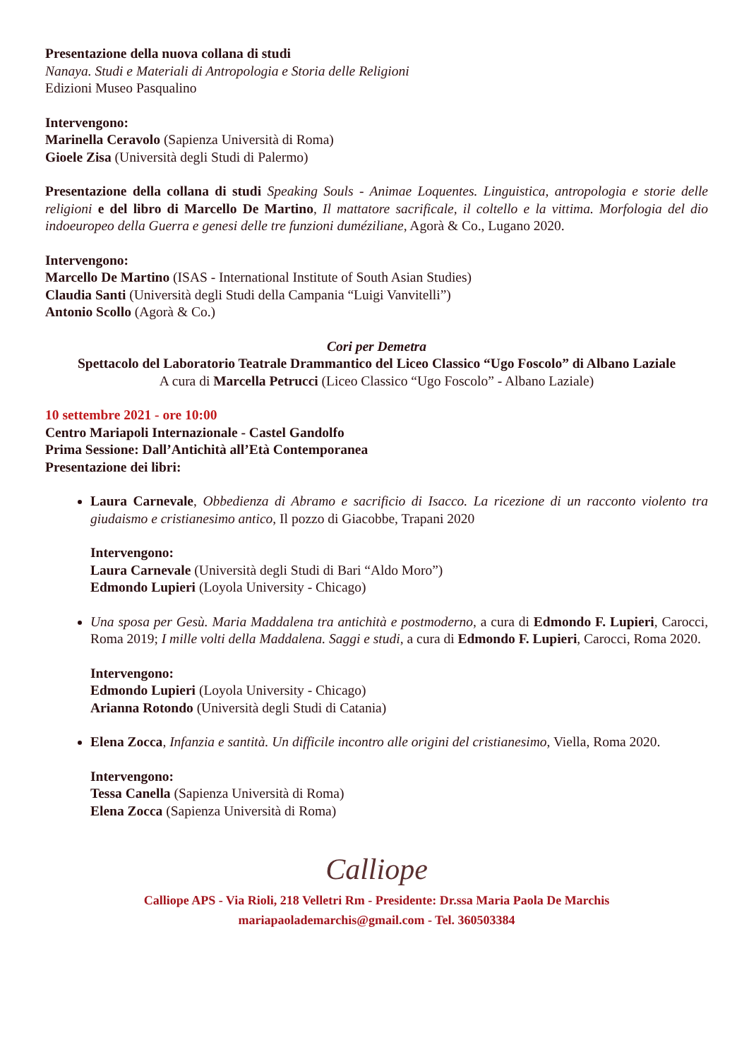Presentazione della nuova collana di studi
Nanaya. Studi e Materiali di Antropologia e Storia delle Religioni
Edizioni Museo Pasqualino
Intervengono:
Marinella Ceravolo (Sapienza Università di Roma)
Gioele Zisa (Università degli Studi di Palermo)
Presentazione della collana di studi Speaking Souls - Animae Loquentes. Linguistica, antropologia e storie delle religioni e del libro di Marcello De Martino, Il mattatore sacrificale, il coltello e la vittima. Morfologia del dio indoeuropeo della Guerra e genesi delle tre funzioni duméziliane, Agorà & Co., Lugano 2020.
Intervengono:
Marcello De Martino (ISAS - International Institute of South Asian Studies)
Claudia Santi (Università degli Studi della Campania “Luigi Vanvitelli”)
Antonio Scollo (Agorà & Co.)
Cori per Demetra
Spettacolo del Laboratorio Teatrale Drammantico del Liceo Classico “Ugo Foscolo” di Albano Laziale
A cura di Marcella Petrucci (Liceo Classico “Ugo Foscolo” - Albano Laziale)
10 settembre 2021 - ore 10:00
Centro Mariapoli Internazionale - Castel Gandolfo
Prima Sessione: Dall’Antichità all’Età Contemporanea
Presentazione dei libri:
Laura Carnevale, Obbedienza di Abramo e sacrificio di Isacco. La ricezione di un racconto violento tra giudaismo e cristianesimo antico, Il pozzo di Giacobbe, Trapani 2020
Intervengono:
Laura Carnevale (Università degli Studi di Bari “Aldo Moro”)
Edmondo Lupieri (Loyola University - Chicago)
Una sposa per Gesù. Maria Maddalena tra antichità e postmoderno, a cura di Edmondo F. Lupieri, Carocci, Roma 2019; I mille volti della Maddalena. Saggi e studi, a cura di Edmondo F. Lupieri, Carocci, Roma 2020.
Intervengono:
Edmondo Lupieri (Loyola University - Chicago)
Arianna Rotondo (Università degli Studi di Catania)
Elena Zocca, Infanzia e santità. Un difficile incontro alle origini del cristianesimo, Viella, Roma 2020.
Intervengono:
Tessa Canella (Sapienza Università di Roma)
Elena Zocca (Sapienza Università di Roma)
Calliope
Calliope APS - Via Rioli, 218 Velletri Rm - Presidente: Dr.ssa Maria Paola De Marchis
mariapaolademarchis@gmail.com - Tel. 360503384